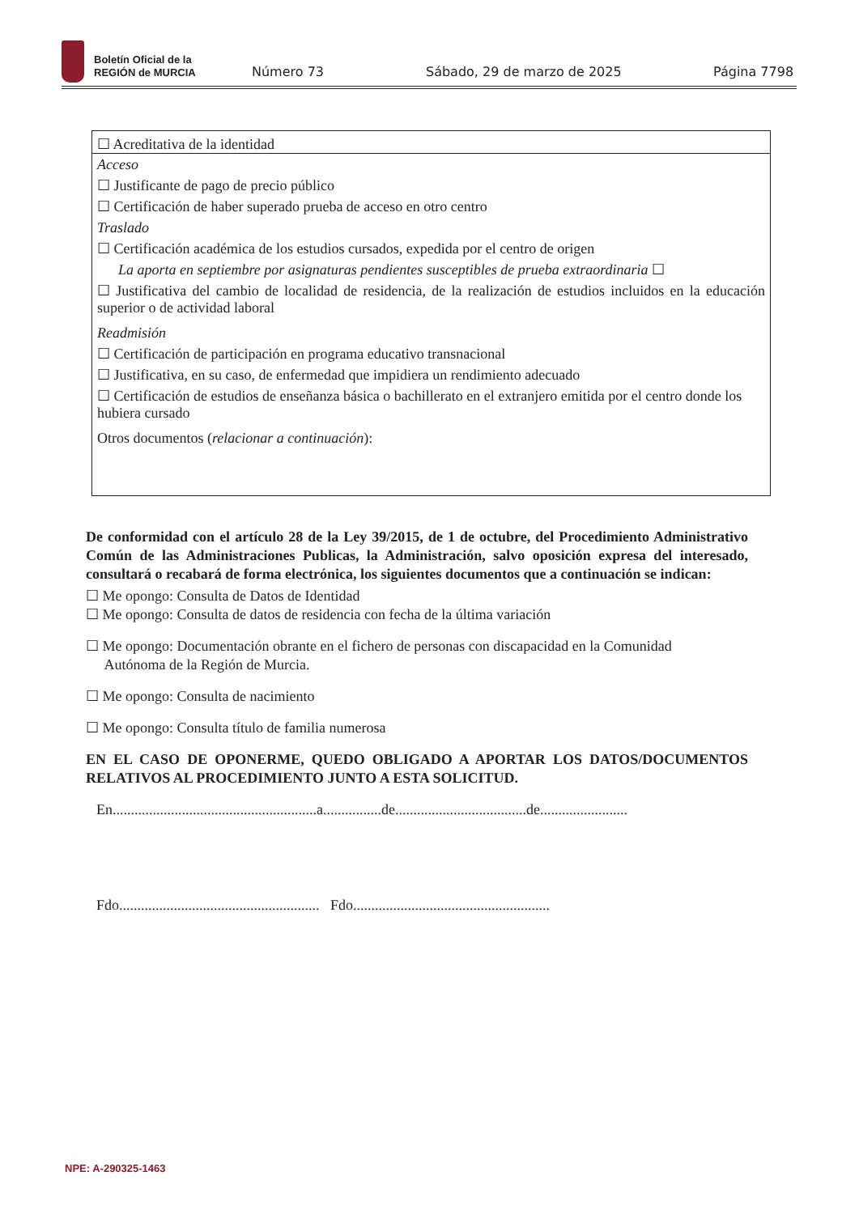Boletín Oficial de la
REGIÓN de MURCIA
Número 73 Sábado, 29 de marzo de 2025 Página 7798
☐ Acreditativa de la identidad
Acceso
☐ Justificante de pago de precio público
☐ Certificación de haber superado prueba de acceso en otro centro
Traslado
☐ Certificación académica de los estudios cursados, expedida por el centro de origen
La aporta en septiembre por asignaturas pendientes susceptibles de prueba extraordinaria ☐
☐ Justificativa del cambio de localidad de residencia, de la realización de estudios incluidos en la educación superior o de actividad laboral
Readmisión
☐ Certificación de participación en programa educativo transnacional
☐ Justificativa, en su caso, de enfermedad que impidiera un rendimiento adecuado
☐ Certificación de estudios de enseñanza básica o bachillerato en el extranjero emitida por el centro donde los hubiera cursado
Otros documentos (relacionar a continuación):
De conformidad con el artículo 28 de la Ley 39/2015, de 1 de octubre, del Procedimiento Administrativo Común de las Administraciones Publicas, la Administración, salvo oposición expresa del interesado, consultará o recabará de forma electrónica, los siguientes documentos que a continuación se indican:
☐ Me opongo: Consulta de Datos de Identidad
☐ Me opongo: Consulta de datos de residencia con fecha de la última variación
☐ Me opongo: Documentación obrante en el fichero de personas con discapacidad en la Comunidad
Autónoma de la Región de Murcia.
☐ Me opongo: Consulta de nacimiento
☐ Me opongo: Consulta título de familia numerosa
EN EL CASO DE OPONERME, QUEDO OBLIGADO A APORTAR LOS DATOS/DOCUMENTOS RELATIVOS AL PROCEDIMIENTO JUNTO A ESTA SOLICITUD.
En........................................................a................de....................................de........................
Fdo....................................................... Fdo......................................................
NPE: A-290325-1463